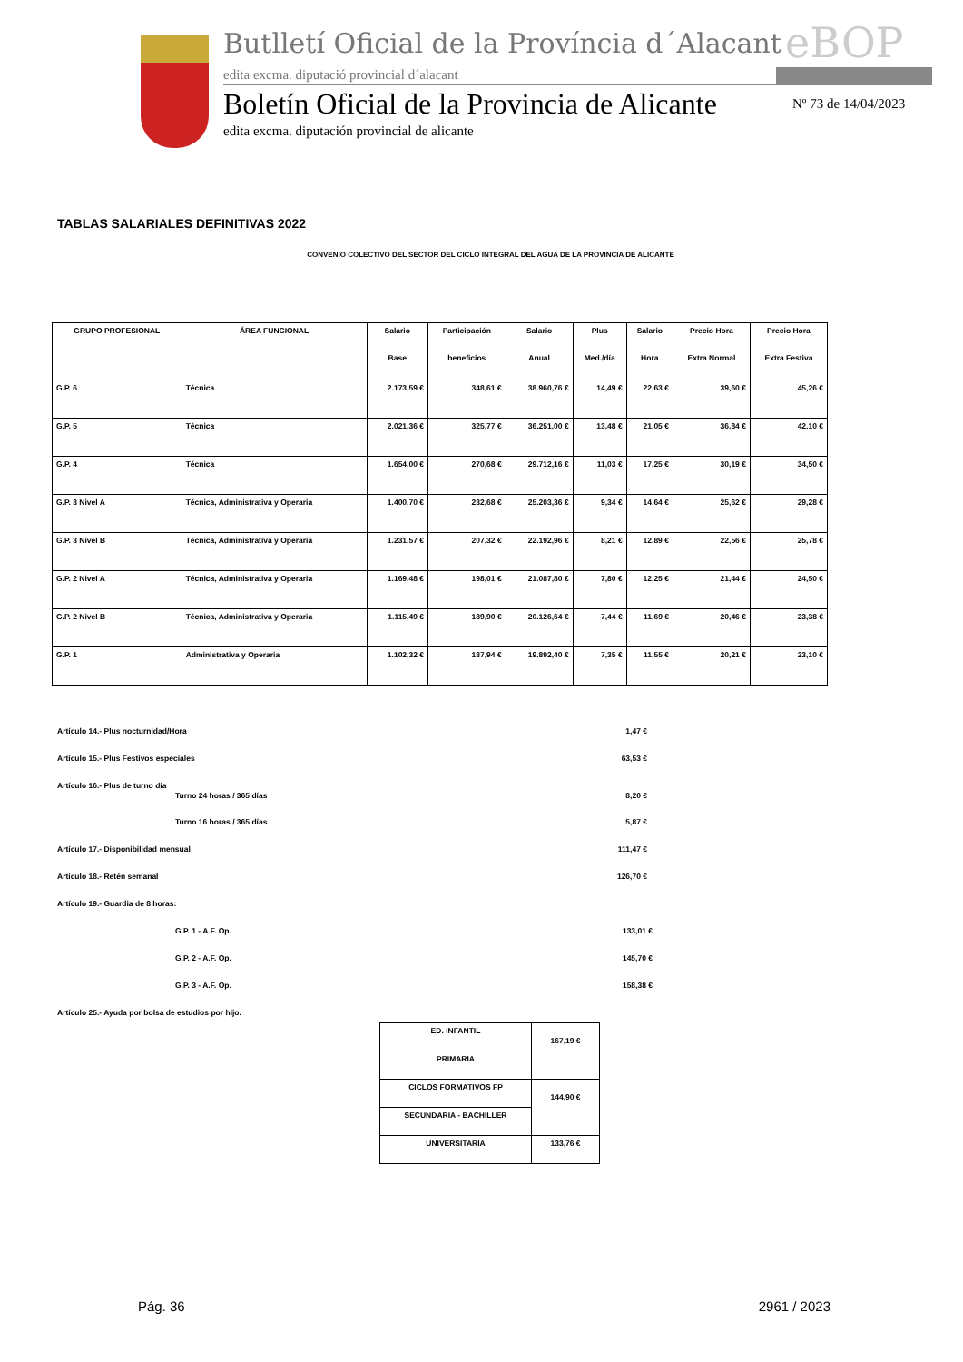Butlletí Oficial de la Província d´Alacant
eBOP
edita excma. diputació provincial d´alacant
Boletín Oficial de la Provincia de Alicante
Nº 73 de 14/04/2023
edita excma. diputación provincial de alicante
TABLAS SALARIALES DEFINITIVAS 2022
CONVENIO COLECTIVO DEL SECTOR DEL CICLO INTEGRAL DEL AGUA DE LA PROVINCIA DE ALICANTE
| GRUPO PROFESIONAL | ÁREA FUNCIONAL | Salario Base | Participación beneficios | Salario Anual | Plus Med./día | Salario Hora | Precio Hora Extra Normal | Precio Hora Extra Festiva |
| --- | --- | --- | --- | --- | --- | --- | --- | --- |
| G.P. 6 | Técnica | 2.173,59 € | 348,61 € | 38.960,76 € | 14,49 € | 22,63 € | 39,60 € | 45,26 € |
| G.P. 5 | Técnica | 2.021,36 € | 325,77 € | 36.251,00 € | 13,48 € | 21,05 € | 36,84 € | 42,10 € |
| G.P. 4 | Técnica | 1.654,00 € | 270,68 € | 29.712,16 € | 11,03 € | 17,25 € | 30,19 € | 34,50 € |
| G.P. 3 Nivel A | Técnica, Administrativa y Operaria | 1.400,70 € | 232,68 € | 25.203,36 € | 9,34 € | 14,64 € | 25,62 € | 29,28 € |
| G.P. 3 Nivel B | Técnica, Administrativa y Operaria | 1.231,57 € | 207,32 € | 22.192,96 € | 8,21 € | 12,89 € | 22,56 € | 25,78 € |
| G.P. 2 Nivel A | Técnica, Administrativa y Operaria | 1.169,48 € | 198,01 € | 21.087,80 € | 7,80 € | 12,25 € | 21,44 € | 24,50 € |
| G.P. 2 Nivel B | Técnica, Administrativa y Operaria | 1.115,49 € | 189,90 € | 20.126,64 € | 7,44 € | 11,69 € | 20,46 € | 23,38 € |
| G.P. 1 | Administrativa y Operaria | 1.102,32 € | 187,94 € | 19.892,40 € | 7,35 € | 11,55 € | 20,21 € | 23,10 € |
Artículo 14.- Plus nocturnidad/Hora 1,47 €
Artículo 15.- Plus Festivos especiales 63,53 €
Artículo 16.- Plus de turno día Turno 24 horas / 365 días 8,20 €
Turno 16 horas / 365 días 5,87 €
Artículo 17.- Disponibilidad mensual 111,47 €
Artículo 18.- Retén semanal 126,70 €
Artículo 19.- Guardia de 8 horas:
G.P. 1 - A.F. Op. 133,01 €
G.P. 2 - A.F. Op. 145,70 €
G.P. 3 - A.F. Op. 158,38 €
Artículo 25.- Ayuda por bolsa de estudios por hijo.
| ED. INFANTIL | 167,19 € |
| PRIMARIA | |
| CICLOS FORMATIVOS FP | 144,90 € |
| SECUNDARIA - BACHILLER | |
| UNIVERSITARIA | 133,76 € |
Pág. 36 2961 / 2023